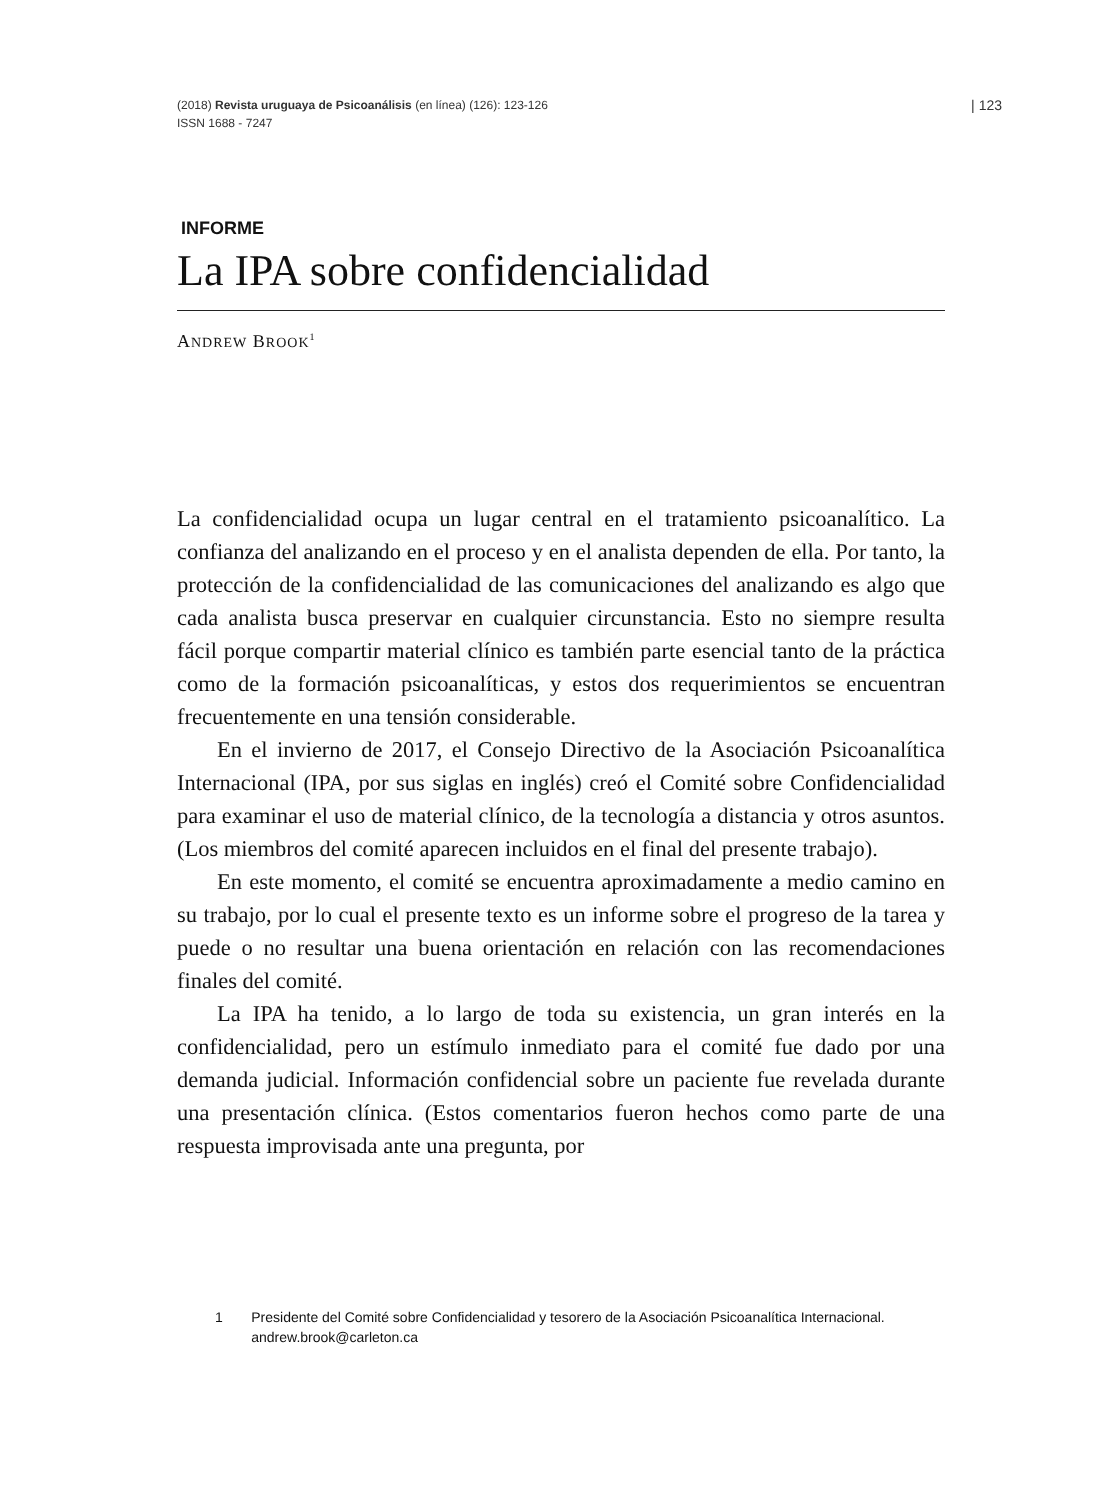| 123 (2018) Revista uruguaya de Psicoanálisis (en línea) (126): 123-126
ISSN 1688 - 7247
INFORME
La IPA sobre confidencialidad
ANDREW BROOK<sup>1</sup>
La confidencialidad ocupa un lugar central en el tratamiento psicoanalítico. La confianza del analizando en el proceso y en el analista dependen de ella. Por tanto, la protección de la confidencialidad de las comunicaciones del analizando es algo que cada analista busca preservar en cualquier circunstancia. Esto no siempre resulta fácil porque compartir material clínico es también parte esencial tanto de la práctica como de la formación psicoanalíticas, y estos dos requerimientos se encuentran frecuentemente en una tensión considerable.
En el invierno de 2017, el Consejo Directivo de la Asociación Psicoanalítica Internacional (IPA, por sus siglas en inglés) creó el Comité sobre Confidencialidad para examinar el uso de material clínico, de la tecnología a distancia y otros asuntos. (Los miembros del comité aparecen incluidos en el final del presente trabajo).
En este momento, el comité se encuentra aproximadamente a medio camino en su trabajo, por lo cual el presente texto es un informe sobre el progreso de la tarea y puede o no resultar una buena orientación en relación con las recomendaciones finales del comité.
La IPA ha tenido, a lo largo de toda su existencia, un gran interés en la confidencialidad, pero un estímulo inmediato para el comité fue dado por una demanda judicial. Información confidencial sobre un paciente fue revelada durante una presentación clínica. (Estos comentarios fueron hechos como parte de una respuesta improvisada ante una pregunta, por
1 Presidente del Comité sobre Confidencialidad y tesorero de la Asociación Psicoanalítica Internacional. andrew.brook@carleton.ca